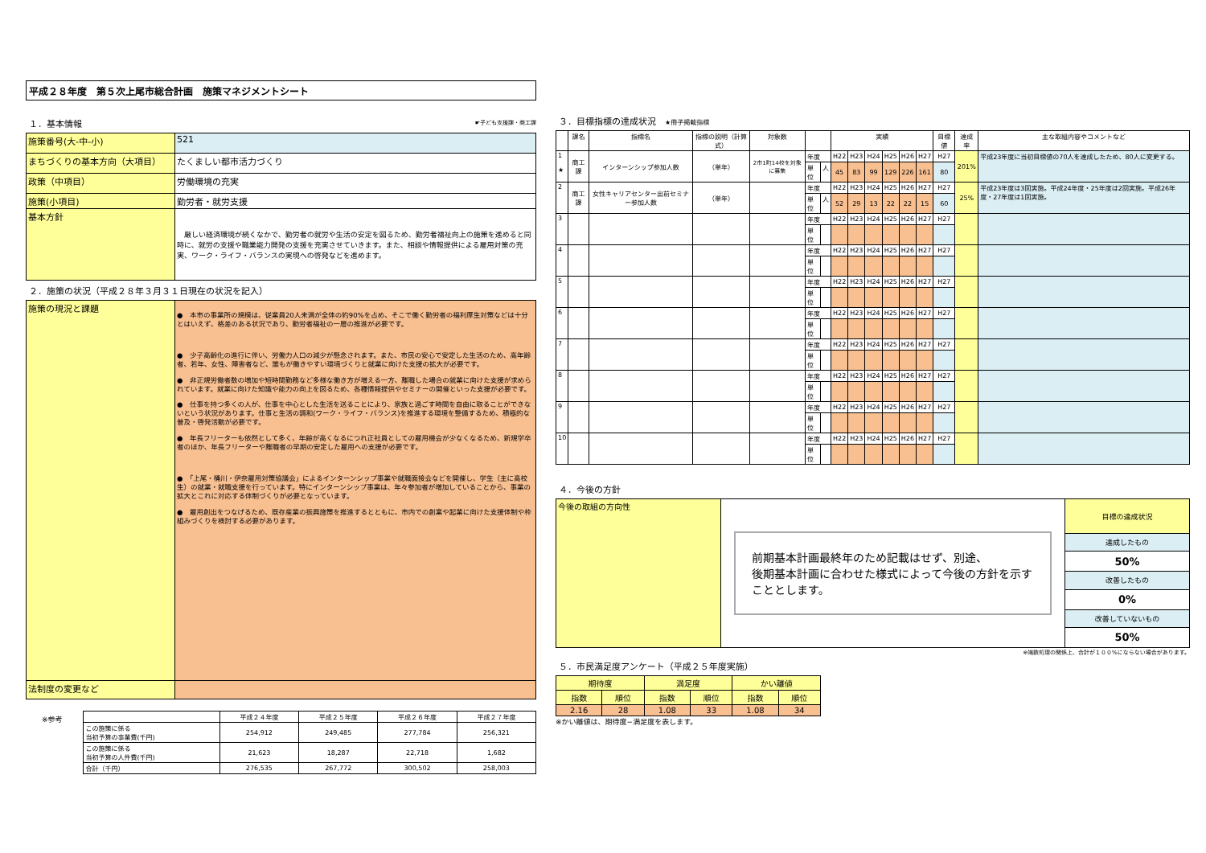平成２８年度　第５次上尾市総合計画　施策マネジメントシート
１．基本情報
☛子ども支援課・商工課
| 施策番号(大-中-小) | 521 |
| まちづくりの基本方向（大項目） | たくましい都市活力づくり |
| 政策（中項目） | 労働環境の充実 |
| 施策(小項目) | 勤労者・就労支援 |
| 基本方針 | 厳しい経済環境が続くなかで、勤労者の就労や生活の安定を図るため、勤労者福祉向上の施策を進めると同時に、就労の支援や職業能力開発の支援を充実させていきます。また、相談や情報提供による雇用対策の充実、ワーク・ライフ・バランスの実現への啓発などを進めます。 |
２．施策の状況（平成２８年３月３１日現在の状況を記入）
| 施策の現況と課題 | ● 本市の事業所の規模は、従業員20人未満が全体の約90%を占め、そこで働く勤労者の福利厚生対策などは十分とはいえず、格差のある状況であり、勤労者福祉の一層の推進が必要です。 ● 少子高齢化の進行に伴い、労働力人口の減少が懸念されます。また、市民の安心で安定した生活のため、高年齢者、若年、女性、障害者など、誰もが働きやすい環境づくりと就業に向けた支援の拡大が必要です。 ● 非正規労働者数の増加や短時間勤務など多様な働き方が増える一方、離職した場合の就業に向けた支援が求められています。就業に向けた知識や能力の向上を図るため、各種情報提供やセミナーの開催といった支援が必要です。 ● 仕事を持つ多くの人が、仕事を中心とした生活を送ることにより、家族と過ごす時間を自由に取ることができないという状況があります。仕事と生活の調和(ワーク・ライフ・バランス)を推進する環境を整備するため、積極的な普及・啓発活動が必要です。 ● 年長フリーターも依然として多く、年齢が高くなるにつれ正社員としての雇用機会が少なくなるため、新規学卒者のほか、年長フリーターや離職者の早期の安定した雇用への支援が必要です。 ● 「上尾・桶川・伊奈雇用対策協議会」によるインターンシップ事業や就職面接会などを開催し、学生（主に高校生）の就業・就職支援を行っています。特にインターンシップ事業は、年々参加者が増加していることから、事業の拡大とこれに対応する体制づくりが必要となっています。 ● 雇用創出をつなげるため、既存産業の振興施策を推進するとともに、市内での創業や起業に向けた支援体制や枠組みづくりを検討する必要があります。 |
| 法制度の変更など | |
※参考
| | 平成２４年度 | 平成２５年度 | 平成２６年度 | 平成２７年度 |
| --- | --- | --- | --- | --- |
| この施策に係る 当初予算の事業費(千円) | 254,912 | 249,485 | 277,784 | 256,321 |
| この施策に係る 当初予算の人件費(千円) | 21,623 | 18,287 | 22,718 | 1,682 |
| 合計（千円） | 276,535 | 267,772 | 300,502 | 258,003 |
３．目標指標の達成状況　★冊子掲載指標
| | 課名 | 指標名 | 指標の説明（計算式） | 対象数 | | | 実績 | | | | | | 目標値 | 達成率 | 主な取組内容やコメントなど |
| --- | --- | --- | --- | --- | --- | --- | --- | --- | --- | --- | --- | --- | --- | --- | --- |
| 1 ★ | 商工課 | インターンシップ参加人数 | （単年） | 2市1町14校を対象に募集 | 年度 | | H22 | H23 | H24 | H25 | H26 | H27 | H27 | 201% | 平成23年度に当初目標値の70人を達成したため、80人に変更する。 |
| | | | | | 単位 | 人 | 45 | 83 | 99 | 129 | 226 | 161 | 80 | | |
| 2 | 商工課 | 女性キャリアセンター出前セミナー参加人数 | （単年） | | 年度 | | H22 | H23 | H24 | H25 | H26 | H27 | H27 | 25% | 平成23年度は3回実施。平成24年度・25年度は2回実施。平成26年度・27年度は1回実施。 |
| | | | | | 単位 | 人 | 52 | 29 | 13 | 22 | 22 | 15 | 60 | | |
| 3 | | | | | 年度 | | H22 | H23 | H24 | H25 | H26 | H27 | H27 | | |
| | | | | | 単位 | | | | | | | | | | |
| 4 | | | | | 年度 | | H22 | H23 | H24 | H25 | H26 | H27 | H27 | | |
| | | | | | 単位 | | | | | | | | | | |
| 5 | | | | | 年度 | | H22 | H23 | H24 | H25 | H26 | H27 | H27 | | |
| | | | | | 単位 | | | | | | | | | | |
| 6 | | | | | 年度 | | H22 | H23 | H24 | H25 | H26 | H27 | H27 | | |
| | | | | | 単位 | | | | | | | | | | |
| 7 | | | | | 年度 | | H22 | H23 | H24 | H25 | H26 | H27 | H27 | | |
| | | | | | 単位 | | | | | | | | | | |
| 8 | | | | | 年度 | | H22 | H23 | H24 | H25 | H26 | H27 | H27 | | |
| | | | | | 単位 | | | | | | | | | | |
| 9 | | | | | 年度 | | H22 | H23 | H24 | H25 | H26 | H27 | H27 | | |
| | | | | | 単位 | | | | | | | | | | |
| 10 | | | | | 年度 | | H22 | H23 | H24 | H25 | H26 | H27 | H27 | | |
| | | | | | 単位 | | | | | | | | | | |
４．今後の方針
| 今後の取組の方向性 | 前期基本計画最終年のため記載はせず、別途、 後期基本計画に合わせた様式によって今後の方針を示すこととします。 | 目標の達成状況 |
| | | 達成したもの |
| | | 50% |
| | | 改善したもの |
| | | 0% |
| | | 改善していないもの |
| | | 50% |
※端数処理の関係上、合計が１００%にならない場合があります。
５．市民満足度アンケート（平成２５年度実施）
| 期待度 | | 満足度 | | かい離値 | |
| 指数 | 順位 | 指数 | 順位 | 指数 | 順位 |
| 2.16 | 28 | 1.08 | 33 | 1.08 | 34 |
※かい離値は、期待度−満足度を表します。